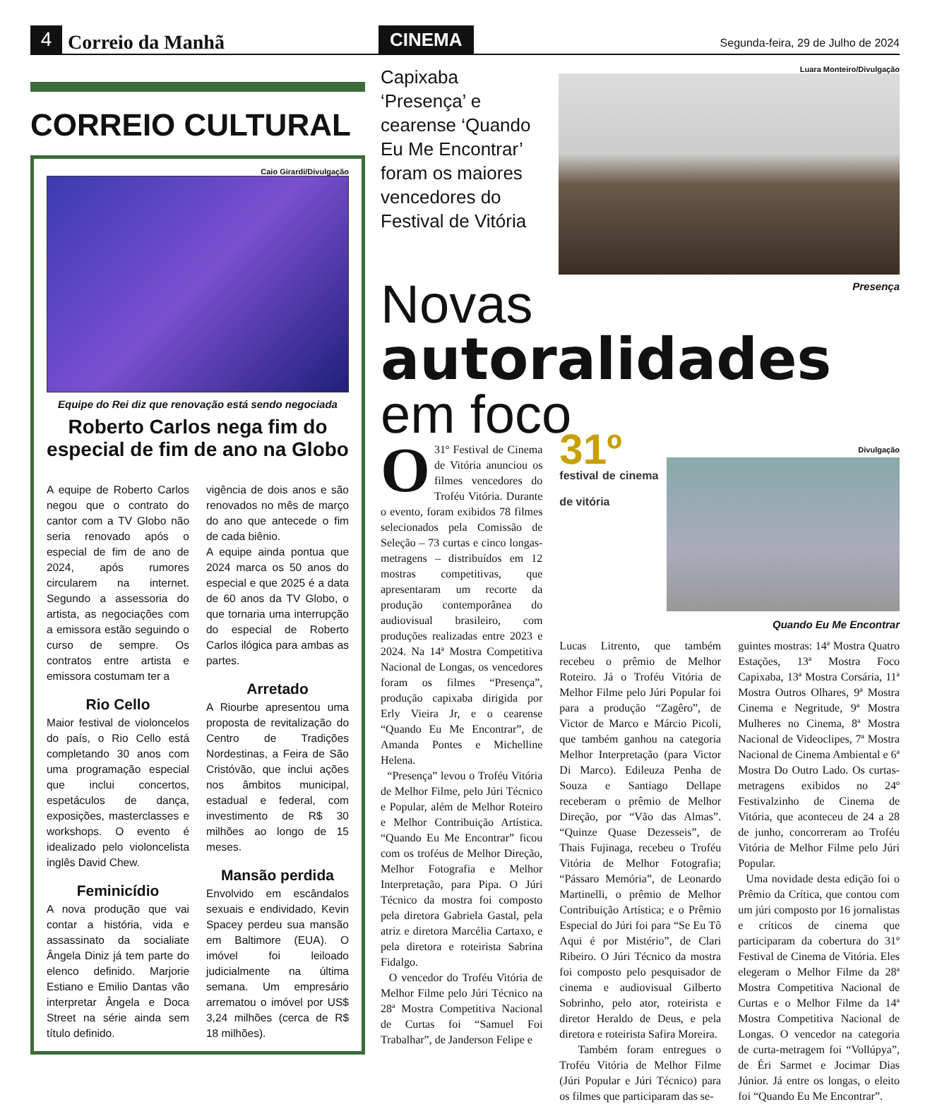4
Correio da Manhã
CINEMA
Segunda-feira, 29 de Julho de 2024
CORREIO CULTURAL
Caio Girardi/Divulgação
Equipe do Rei diz que renovação está sendo negociada
Roberto Carlos nega fim do especial de fim de ano na Globo
A equipe de Roberto Carlos negou que o contrato do cantor com a TV Globo não seria renovado após o especial de fim de ano de 2024, após rumores circularem na internet. Segundo a assessoria do artista, as negociações com a emissora estão seguindo o curso de sempre. Os contratos entre artista e emissora costumam ter a
Rio Cello
Maior festival de violoncelos do país, o Rio Cello está completando 30 anos com uma programação especial que inclui concertos, espetáculos de dança, exposições, masterclasses e workshops. O evento é idealizado pelo violoncelista inglês David Chew.
Feminicídio
A nova produção que vai contar a história, vida e assassinato da socialiate Ângela Diniz já tem parte do elenco definido. Marjorie Estiano e Emilio Dantas vão interpretar Ângela e Doca Street na série ainda sem título definido.
vigência de dois anos e são renovados no mês de março do ano que antecede o fim de cada biênio.
A equipe ainda pontua que 2024 marca os 50 anos do especial e que 2025 é a data de 60 anos da TV Globo, o que tornaria uma interrupção do especial de Roberto Carlos ilógica para ambas as partes.
Arretado
A Riourbe apresentou uma proposta de revitalização do Centro de Tradições Nordestinas, a Feira de São Cristóvão, que inclui ações nos âmbitos municipal, estadual e federal, com investimento de R$ 30 milhões ao longo de 15 meses.
Mansão perdida
Envolvido em escândalos sexuais e endividado, Kevin Spacey perdeu sua mansão em Baltimore (EUA). O imóvel foi leiloado judicialmente na última semana. Um empresário arrematou o imóvel por US$ 3,24 milhões (cerca de R$ 18 milhões).
Capixaba ‘Presença’ e cearense ‘Quando Eu Me Encontrar’ foram os maiores vencedores do Festival de Vitória
Luara Monteiro/Divulgação
Presença
Novas
autoralidades
em foco
O 31º Festival de Cinema de Vitória anunciou os filmes vencedores do Troféu Vitória. Durante o evento, foram exibidos 78 filmes selecionados pela Comissão de Seleção – 73 curtas e cinco longas-metragens – distribuídos em 12 mostras competitivas, que apresentaram um recorte da produção contemporânea do audiovisual brasileiro, com produções realizadas entre 2023 e 2024. Na 14ª Mostra Competitiva Nacional de Longas, os vencedores foram os filmes “Presença”, produção capixaba dirigida por Erly Vieira Jr, e o cearense “Quando Eu Me Encontrar”, de Amanda Pontes e Michelline Helena.
“Presença” levou o Troféu Vitória de Melhor Filme, pelo Júri Técnico e Popular, além de Melhor Roteiro e Melhor Contribuição Artística. “Quando Eu Me Encontrar” ficou com os troféus de Melhor Direção, Melhor Fotografia e Melhor Interpretação, para Pipa. O Júri Técnico da mostra foi composto pela diretora Gabriela Gastal, pela atriz e diretora Marcélia Cartaxo, e pela diretora e roteirista Sabrina Fidalgo.
O vencedor do Troféu Vitória de Melhor Filme pelo Júri Técnico na 28ª Mostra Competitiva Nacional de Curtas foi “Samuel Foi Trabalhar”, de Janderson Felipe e
31º
festival de cinema de vitória
Divulgação
Quando Eu Me Encontrar
Lucas Litrento, que também recebeu o prêmio de Melhor Roteiro. Já o Troféu Vitória de Melhor Filme pelo Júri Popular foi para a produção “Zagêro”, de Victor de Marco e Márcio Picoli, que também ganhou na categoria Melhor Interpretação (para Victor Di Marco). Edileuza Penha de Souza e Santiago Dellape receberam o prêmio de Melhor Direção, por “Vão das Almas”. “Quinze Quase Dezesseis”, de Thais Fujinaga, recebeu o Troféu Vitória de Melhor Fotografia; “Pássaro Memória”, de Leonardo Martinelli, o prêmio de Melhor Contribuição Artística; e o Prêmio Especial do Júri foi para “Se Eu Tô Aqui é por Mistério”, de Clari Ribeiro. O Júri Técnico da mostra foi composto pelo pesquisador de cinema e audiovisual Gilberto Sobrinho, pelo ator, roteirista e diretor Heraldo de Deus, e pela diretora e roteirista Safira Moreira.
Também foram entregues o Troféu Vitória de Melhor Filme (Júri Popular e Júri Técnico) para os filmes que participaram das se-
guintes mostras: 14ª Mostra Quatro Estações, 13ª Mostra Foco Capixaba, 13ª Mostra Corsária, 11ª Mostra Outros Olhares, 9ª Mostra Cinema e Negritude, 9ª Mostra Mulheres no Cinema, 8ª Mostra Nacional de Videoclipes, 7ª Mostra Nacional de Cinema Ambiental e 6ª Mostra Do Outro Lado. Os curtas-metragens exibidos no 24º Festivalzinho de Cinema de Vitória, que aconteceu de 24 a 28 de junho, concorreram ao Troféu Vitória de Melhor Filme pelo Júri Popular.
Uma novidade desta edição foi o Prêmio da Crítica, que contou com um júri composto por 16 jornalistas e críticos de cinema que participaram da cobertura do 31º Festival de Cinema de Vitória. Eles elegeram o Melhor Filme da 28ª Mostra Competitiva Nacional de Curtas e o Melhor Filme da 14ª Mostra Competitiva Nacional de Longas. O vencedor na categoria de curta-metragem foi “Vollúpya”, de Éri Sarmet e Jocimar Dias Júnior. Já entre os longas, o eleito foi “Quando Eu Me Encontrar”.